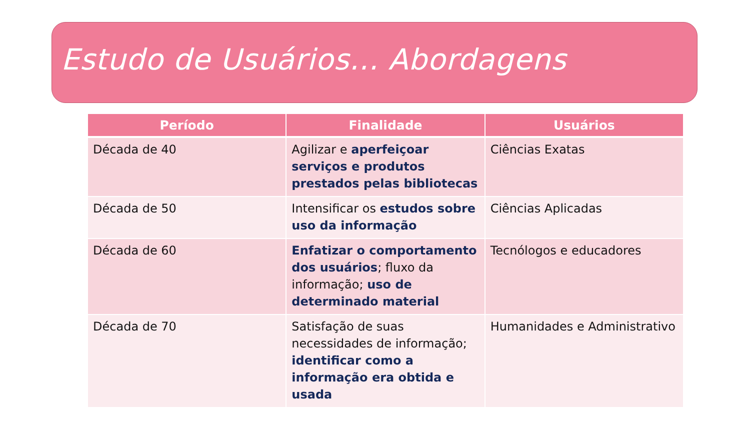Estudo de Usuários... Abordagens
| Período | Finalidade | Usuários |
| --- | --- | --- |
| Década de 40 | Agilizar e aperfeiçoar serviços e produtos prestados pelas bibliotecas | Ciências Exatas |
| Década de 50 | Intensificar os estudos sobre uso da informação | Ciências Aplicadas |
| Década de 60 | Enfatizar o comportamento dos usuários ; fluxo da informação; uso de determinado material | Tecnólogos e educadores |
| Década de 70 | Satisfação de suas necessidades de informação; identificar como a informação era obtida e usada | Humanidades e Administrativo |